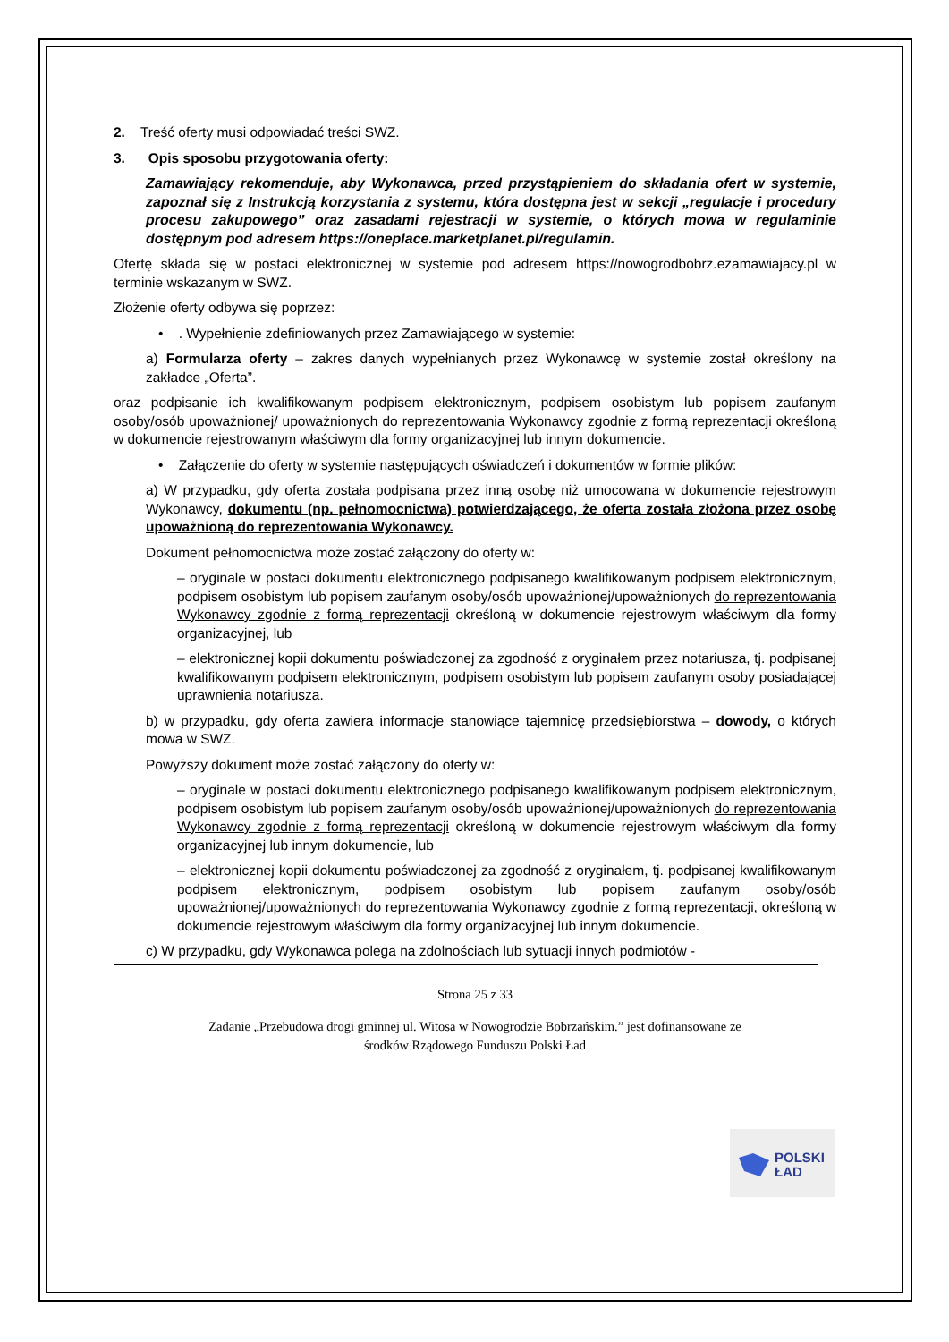2. Treść oferty musi odpowiadać treści SWZ.
3. Opis sposobu przygotowania oferty:
Zamawiający rekomenduje, aby Wykonawca, przed przystąpieniem do składania ofert w systemie, zapoznał się z Instrukcją korzystania z systemu, która dostępna jest w sekcji „regulacje i procedury procesu zakupowego” oraz zasadami rejestracji w systemie, o których mowa w regulaminie dostępnym pod adresem https://oneplace.marketplanet.pl/regulamin.
Ofertę składa się w postaci elektronicznej w systemie pod adresem https://nowogrodbobrz.ezamawiajacy.pl w terminie wskazanym w SWZ.
Złożenie oferty odbywa się poprzez:
• . Wypełnienie zdefiniowanych przez Zamawiającego w systemie:
a) Formularza oferty – zakres danych wypełnianych przez Wykonawcę w systemie został określony na zakładce „Oferta”.
oraz podpisanie ich kwalifikowanym podpisem elektronicznym, podpisem osobistym lub popisem zaufanym osoby/osób upoważnionej/ upoważnionych do reprezentowania Wykonawcy zgodnie z formą reprezentacji określoną w dokumencie rejestrowanym właściwym dla formy organizacyjnej lub innym dokumencie.
• Załączenie do oferty w systemie następujących oświadczeń i dokumentów w formie plików:
a) W przypadku, gdy oferta została podpisana przez inną osobę niż umocowana w dokumencie rejestrowym Wykonawcy, dokumentu (np. pełnomocnictwa) potwierdzającego, że oferta została złożona przez osobę upoważnioną do reprezentowania Wykonawcy.
Dokument pełnomocnictwa może zostać załączony do oferty w:
– oryginale w postaci dokumentu elektronicznego podpisanego kwalifikowanym podpisem elektronicznym, podpisem osobistym lub popisem zaufanym osoby/osób upoważnionej/upoważnionych do reprezentowania Wykonawcy zgodnie z formą reprezentacji określoną w dokumencie rejestrowym właściwym dla formy organizacyjnej, lub
– elektronicznej kopii dokumentu poświadczonej za zgodność z oryginałem przez notariusza, tj. podpisanej kwalifikowanym podpisem elektronicznym, podpisem osobistym lub popisem zaufanym osoby posiadającej uprawnienia notariusza.
b) w przypadku, gdy oferta zawiera informacje stanowiące tajemnicę przedsiębiorstwa – dowody, o których mowa w SWZ.
Powyższy dokument może zostać załączony do oferty w:
– oryginale w postaci dokumentu elektronicznego podpisanego kwalifikowanym podpisem elektronicznym, podpisem osobistym lub popisem zaufanym osoby/osób upoważnionej/upoważnionych do reprezentowania Wykonawcy zgodnie z formą reprezentacji określoną w dokumencie rejestrowym właściwym dla formy organizacyjnej lub innym dokumencie, lub
– elektronicznej kopii dokumentu poświadczonej za zgodność z oryginałem, tj. podpisanej kwalifikowanym podpisem elektronicznym, podpisem osobistym lub popisem zaufanym osoby/osób upoważnionej/upoważnionych do reprezentowania Wykonawcy zgodnie z formą reprezentacji, określoną w dokumencie rejestrowym właściwym dla formy organizacyjnej lub innym dokumencie.
c) W przypadku, gdy Wykonawca polega na zdolnościach lub sytuacji innych podmiotów -
Strona 25 z 33
Zadanie „Przebudowa drogi gminnej ul. Witosa w Nowogrodzie Bobrzańskim.” jest dofinansowane ze
środków Rządowego Funduszu Polski Ład
POLSKI
ŁAD